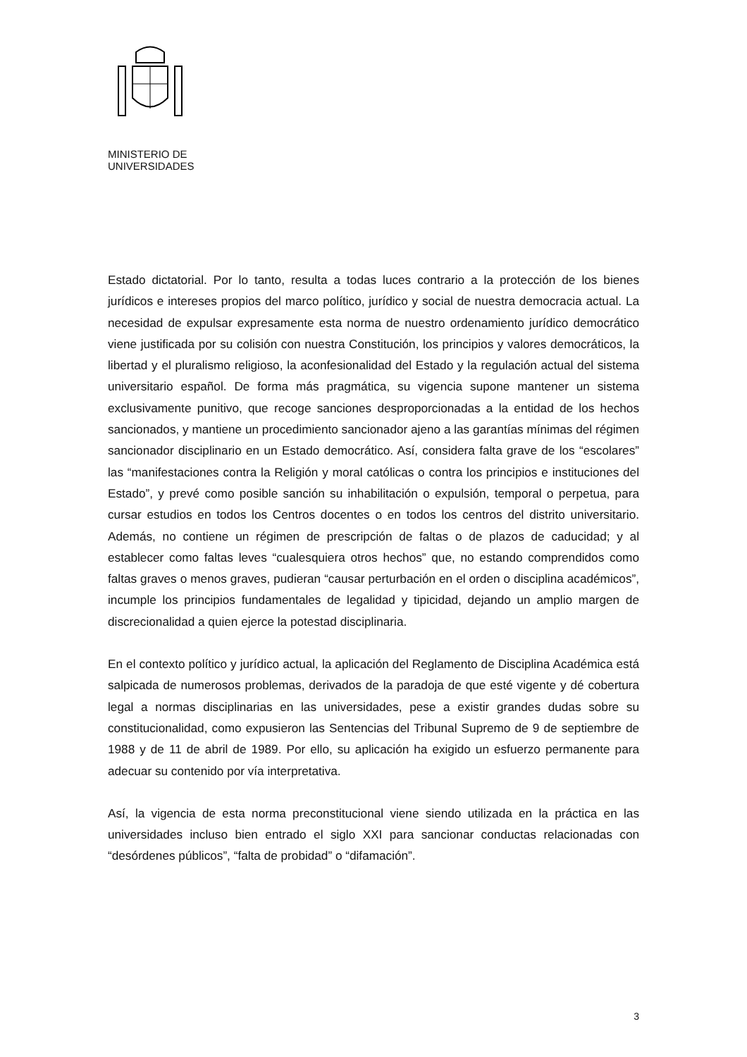MINISTERIO DE
UNIVERSIDADES
Estado dictatorial. Por lo tanto, resulta a todas luces contrario a la protección de los bienes jurídicos e intereses propios del marco político, jurídico y social de nuestra democracia actual. La necesidad de expulsar expresamente esta norma de nuestro ordenamiento jurídico democrático viene justificada por su colisión con nuestra Constitución, los principios y valores democráticos, la libertad y el pluralismo religioso, la aconfesionalidad del Estado y la regulación actual del sistema universitario español. De forma más pragmática, su vigencia supone mantener un sistema exclusivamente punitivo, que recoge sanciones desproporcionadas a la entidad de los hechos sancionados, y mantiene un procedimiento sancionador ajeno a las garantías mínimas del régimen sancionador disciplinario en un Estado democrático. Así, considera falta grave de los “escolares” las “manifestaciones contra la Religión y moral católicas o contra los principios e instituciones del Estado”, y prevé como posible sanción su inhabilitación o expulsión, temporal o perpetua, para cursar estudios en todos los Centros docentes o en todos los centros del distrito universitario. Además, no contiene un régimen de prescripción de faltas o de plazos de caducidad; y al establecer como faltas leves “cualesquiera otros hechos” que, no estando comprendidos como faltas graves o menos graves, pudieran “causar perturbación en el orden o disciplina académicos”, incumple los principios fundamentales de legalidad y tipicidad, dejando un amplio margen de discrecionalidad a quien ejerce la potestad disciplinaria.
En el contexto político y jurídico actual, la aplicación del Reglamento de Disciplina Académica está salpicada de numerosos problemas, derivados de la paradoja de que esté vigente y dé cobertura legal a normas disciplinarias en las universidades, pese a existir grandes dudas sobre su constitucionalidad, como expusieron las Sentencias del Tribunal Supremo de 9 de septiembre de 1988 y de 11 de abril de 1989. Por ello, su aplicación ha exigido un esfuerzo permanente para adecuar su contenido por vía interpretativa.
Así, la vigencia de esta norma preconstitucional viene siendo utilizada en la práctica en las universidades incluso bien entrado el siglo XXI para sancionar conductas relacionadas con “desórdenes públicos”, “falta de probidad” o “difamación”.
3